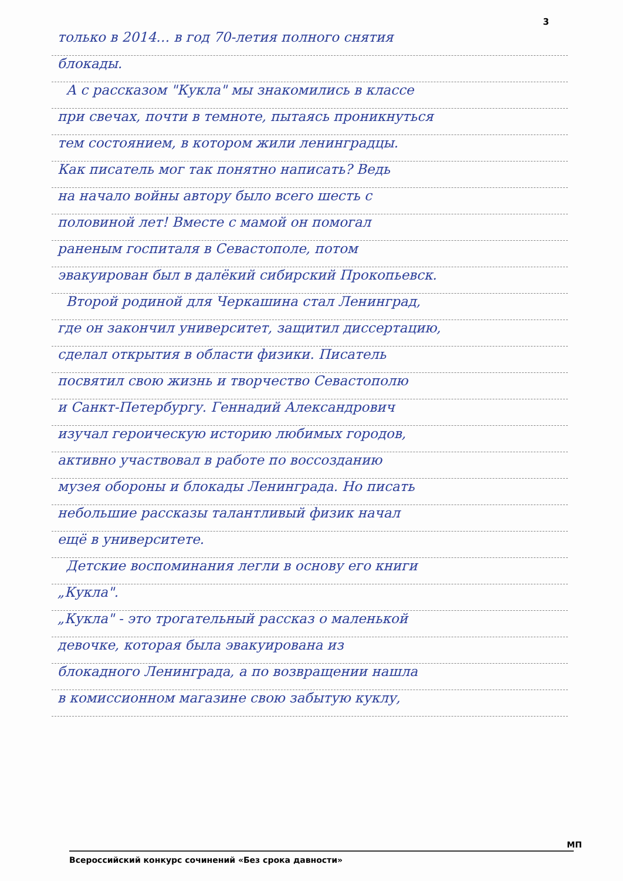3
только в 2014… в год 70-летия полного снятия
блокады.
А с рассказом "Кукла" мы знакомились в классе
при свечах, почти в темноте, пытаясь проникнуться
тем состоянием, в котором жили ленинградцы.
Как писатель мог так понятно написать? Ведь
на начало войны автору было всего шесть с
половиной лет! Вместе с мамой он помогал
раненым госпиталя в Севастополе, потом
эвакуирован был в далёкий сибирский Прокопьевск.
Второй родиной для Черкашина стал Ленинград,
где он закончил университет, защитил диссертацию,
сделал открытия в области физики. Писатель
посвятил свою жизнь и творчество Севастополю
и Санкт-Петербургу. Геннадий Александрович
изучал героическую историю любимых городов,
активно участвовал в работе по воссозданию
музея обороны и блокады Ленинграда. Но писать
небольшие рассказы талантливый физик начал
ещё в университете.
Детские воспоминания легли в основу его книги
„Кукла".
„Кукла" - это трогательный рассказ о маленькой
девочке, которая была эвакуирована из
блокадного Ленинграда, а по возвращении нашла
в комиссионном магазине свою забытую куклу,
МП
Всероссийский конкурс сочинений «Без срока давности»